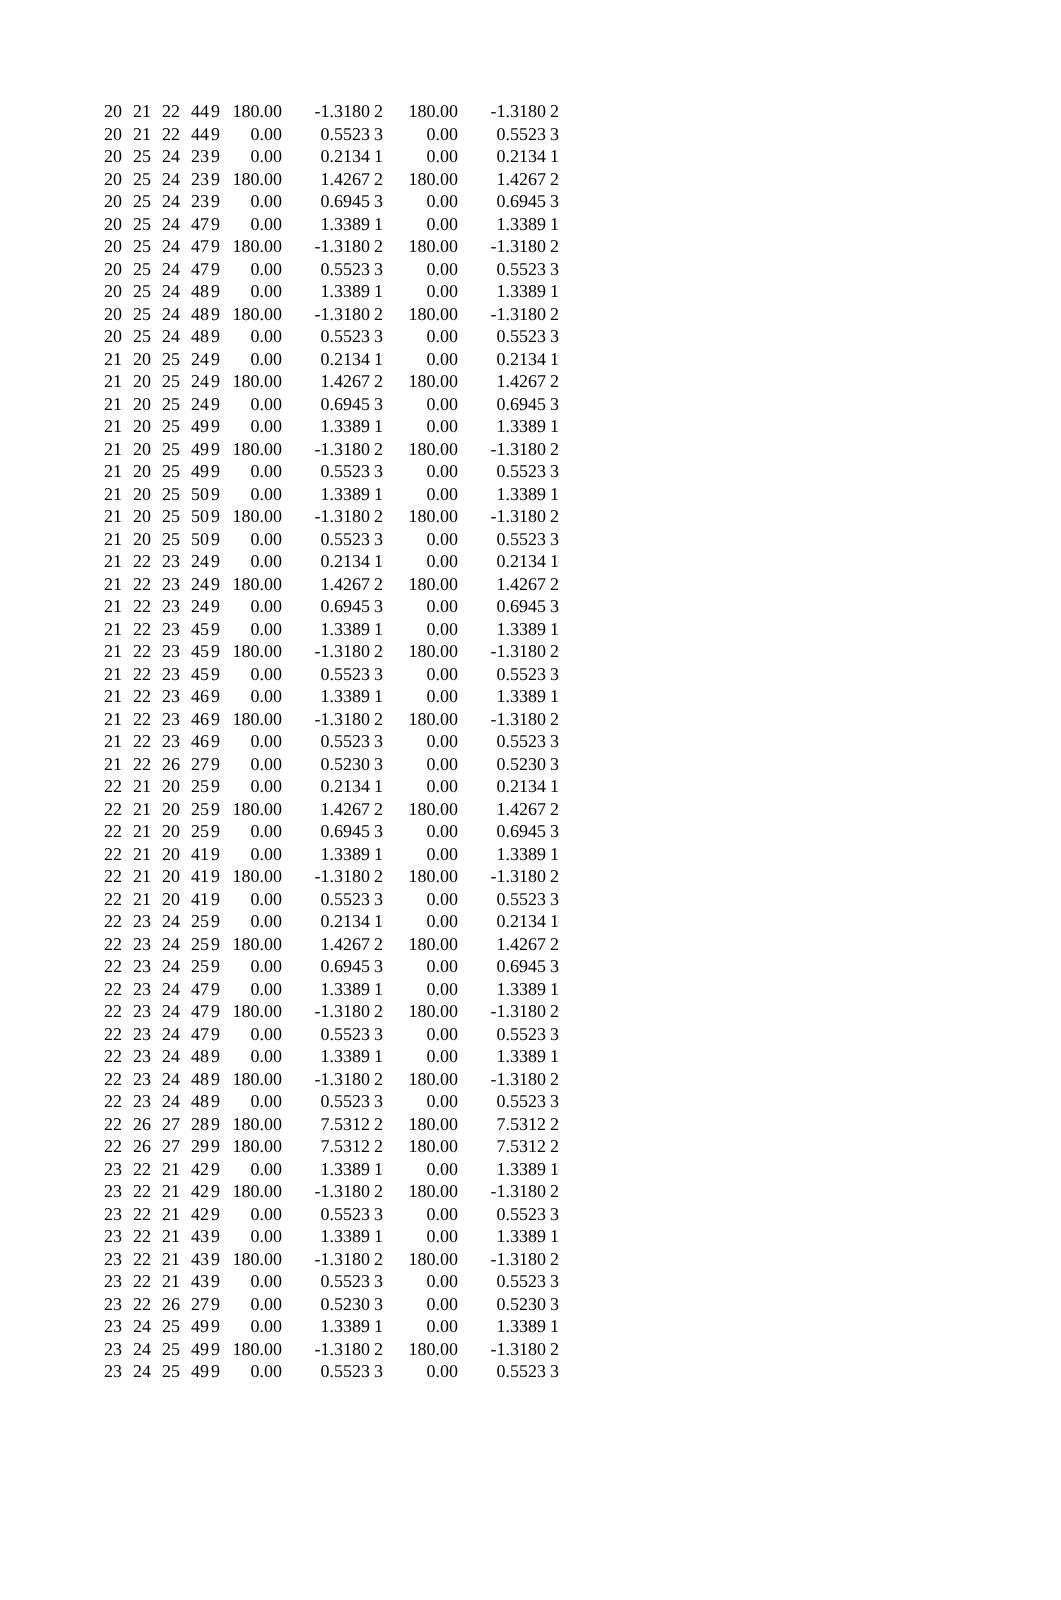| 20 | 21 | 22 | 44 | 9 | 180.00 | -1.3180 | 2 | 180.00 | -1.3180 | 2 |
| 20 | 21 | 22 | 44 | 9 | 0.00 | 0.5523 | 3 | 0.00 | 0.5523 | 3 |
| 20 | 25 | 24 | 23 | 9 | 0.00 | 0.2134 | 1 | 0.00 | 0.2134 | 1 |
| 20 | 25 | 24 | 23 | 9 | 180.00 | 1.4267 | 2 | 180.00 | 1.4267 | 2 |
| 20 | 25 | 24 | 23 | 9 | 0.00 | 0.6945 | 3 | 0.00 | 0.6945 | 3 |
| 20 | 25 | 24 | 47 | 9 | 0.00 | 1.3389 | 1 | 0.00 | 1.3389 | 1 |
| 20 | 25 | 24 | 47 | 9 | 180.00 | -1.3180 | 2 | 180.00 | -1.3180 | 2 |
| 20 | 25 | 24 | 47 | 9 | 0.00 | 0.5523 | 3 | 0.00 | 0.5523 | 3 |
| 20 | 25 | 24 | 48 | 9 | 0.00 | 1.3389 | 1 | 0.00 | 1.3389 | 1 |
| 20 | 25 | 24 | 48 | 9 | 180.00 | -1.3180 | 2 | 180.00 | -1.3180 | 2 |
| 20 | 25 | 24 | 48 | 9 | 0.00 | 0.5523 | 3 | 0.00 | 0.5523 | 3 |
| 21 | 20 | 25 | 24 | 9 | 0.00 | 0.2134 | 1 | 0.00 | 0.2134 | 1 |
| 21 | 20 | 25 | 24 | 9 | 180.00 | 1.4267 | 2 | 180.00 | 1.4267 | 2 |
| 21 | 20 | 25 | 24 | 9 | 0.00 | 0.6945 | 3 | 0.00 | 0.6945 | 3 |
| 21 | 20 | 25 | 49 | 9 | 0.00 | 1.3389 | 1 | 0.00 | 1.3389 | 1 |
| 21 | 20 | 25 | 49 | 9 | 180.00 | -1.3180 | 2 | 180.00 | -1.3180 | 2 |
| 21 | 20 | 25 | 49 | 9 | 0.00 | 0.5523 | 3 | 0.00 | 0.5523 | 3 |
| 21 | 20 | 25 | 50 | 9 | 0.00 | 1.3389 | 1 | 0.00 | 1.3389 | 1 |
| 21 | 20 | 25 | 50 | 9 | 180.00 | -1.3180 | 2 | 180.00 | -1.3180 | 2 |
| 21 | 20 | 25 | 50 | 9 | 0.00 | 0.5523 | 3 | 0.00 | 0.5523 | 3 |
| 21 | 22 | 23 | 24 | 9 | 0.00 | 0.2134 | 1 | 0.00 | 0.2134 | 1 |
| 21 | 22 | 23 | 24 | 9 | 180.00 | 1.4267 | 2 | 180.00 | 1.4267 | 2 |
| 21 | 22 | 23 | 24 | 9 | 0.00 | 0.6945 | 3 | 0.00 | 0.6945 | 3 |
| 21 | 22 | 23 | 45 | 9 | 0.00 | 1.3389 | 1 | 0.00 | 1.3389 | 1 |
| 21 | 22 | 23 | 45 | 9 | 180.00 | -1.3180 | 2 | 180.00 | -1.3180 | 2 |
| 21 | 22 | 23 | 45 | 9 | 0.00 | 0.5523 | 3 | 0.00 | 0.5523 | 3 |
| 21 | 22 | 23 | 46 | 9 | 0.00 | 1.3389 | 1 | 0.00 | 1.3389 | 1 |
| 21 | 22 | 23 | 46 | 9 | 180.00 | -1.3180 | 2 | 180.00 | -1.3180 | 2 |
| 21 | 22 | 23 | 46 | 9 | 0.00 | 0.5523 | 3 | 0.00 | 0.5523 | 3 |
| 21 | 22 | 26 | 27 | 9 | 0.00 | 0.5230 | 3 | 0.00 | 0.5230 | 3 |
| 22 | 21 | 20 | 25 | 9 | 0.00 | 0.2134 | 1 | 0.00 | 0.2134 | 1 |
| 22 | 21 | 20 | 25 | 9 | 180.00 | 1.4267 | 2 | 180.00 | 1.4267 | 2 |
| 22 | 21 | 20 | 25 | 9 | 0.00 | 0.6945 | 3 | 0.00 | 0.6945 | 3 |
| 22 | 21 | 20 | 41 | 9 | 0.00 | 1.3389 | 1 | 0.00 | 1.3389 | 1 |
| 22 | 21 | 20 | 41 | 9 | 180.00 | -1.3180 | 2 | 180.00 | -1.3180 | 2 |
| 22 | 21 | 20 | 41 | 9 | 0.00 | 0.5523 | 3 | 0.00 | 0.5523 | 3 |
| 22 | 23 | 24 | 25 | 9 | 0.00 | 0.2134 | 1 | 0.00 | 0.2134 | 1 |
| 22 | 23 | 24 | 25 | 9 | 180.00 | 1.4267 | 2 | 180.00 | 1.4267 | 2 |
| 22 | 23 | 24 | 25 | 9 | 0.00 | 0.6945 | 3 | 0.00 | 0.6945 | 3 |
| 22 | 23 | 24 | 47 | 9 | 0.00 | 1.3389 | 1 | 0.00 | 1.3389 | 1 |
| 22 | 23 | 24 | 47 | 9 | 180.00 | -1.3180 | 2 | 180.00 | -1.3180 | 2 |
| 22 | 23 | 24 | 47 | 9 | 0.00 | 0.5523 | 3 | 0.00 | 0.5523 | 3 |
| 22 | 23 | 24 | 48 | 9 | 0.00 | 1.3389 | 1 | 0.00 | 1.3389 | 1 |
| 22 | 23 | 24 | 48 | 9 | 180.00 | -1.3180 | 2 | 180.00 | -1.3180 | 2 |
| 22 | 23 | 24 | 48 | 9 | 0.00 | 0.5523 | 3 | 0.00 | 0.5523 | 3 |
| 22 | 26 | 27 | 28 | 9 | 180.00 | 7.5312 | 2 | 180.00 | 7.5312 | 2 |
| 22 | 26 | 27 | 29 | 9 | 180.00 | 7.5312 | 2 | 180.00 | 7.5312 | 2 |
| 23 | 22 | 21 | 42 | 9 | 0.00 | 1.3389 | 1 | 0.00 | 1.3389 | 1 |
| 23 | 22 | 21 | 42 | 9 | 180.00 | -1.3180 | 2 | 180.00 | -1.3180 | 2 |
| 23 | 22 | 21 | 42 | 9 | 0.00 | 0.5523 | 3 | 0.00 | 0.5523 | 3 |
| 23 | 22 | 21 | 43 | 9 | 0.00 | 1.3389 | 1 | 0.00 | 1.3389 | 1 |
| 23 | 22 | 21 | 43 | 9 | 180.00 | -1.3180 | 2 | 180.00 | -1.3180 | 2 |
| 23 | 22 | 21 | 43 | 9 | 0.00 | 0.5523 | 3 | 0.00 | 0.5523 | 3 |
| 23 | 22 | 26 | 27 | 9 | 0.00 | 0.5230 | 3 | 0.00 | 0.5230 | 3 |
| 23 | 24 | 25 | 49 | 9 | 0.00 | 1.3389 | 1 | 0.00 | 1.3389 | 1 |
| 23 | 24 | 25 | 49 | 9 | 180.00 | -1.3180 | 2 | 180.00 | -1.3180 | 2 |
| 23 | 24 | 25 | 49 | 9 | 0.00 | 0.5523 | 3 | 0.00 | 0.5523 | 3 |